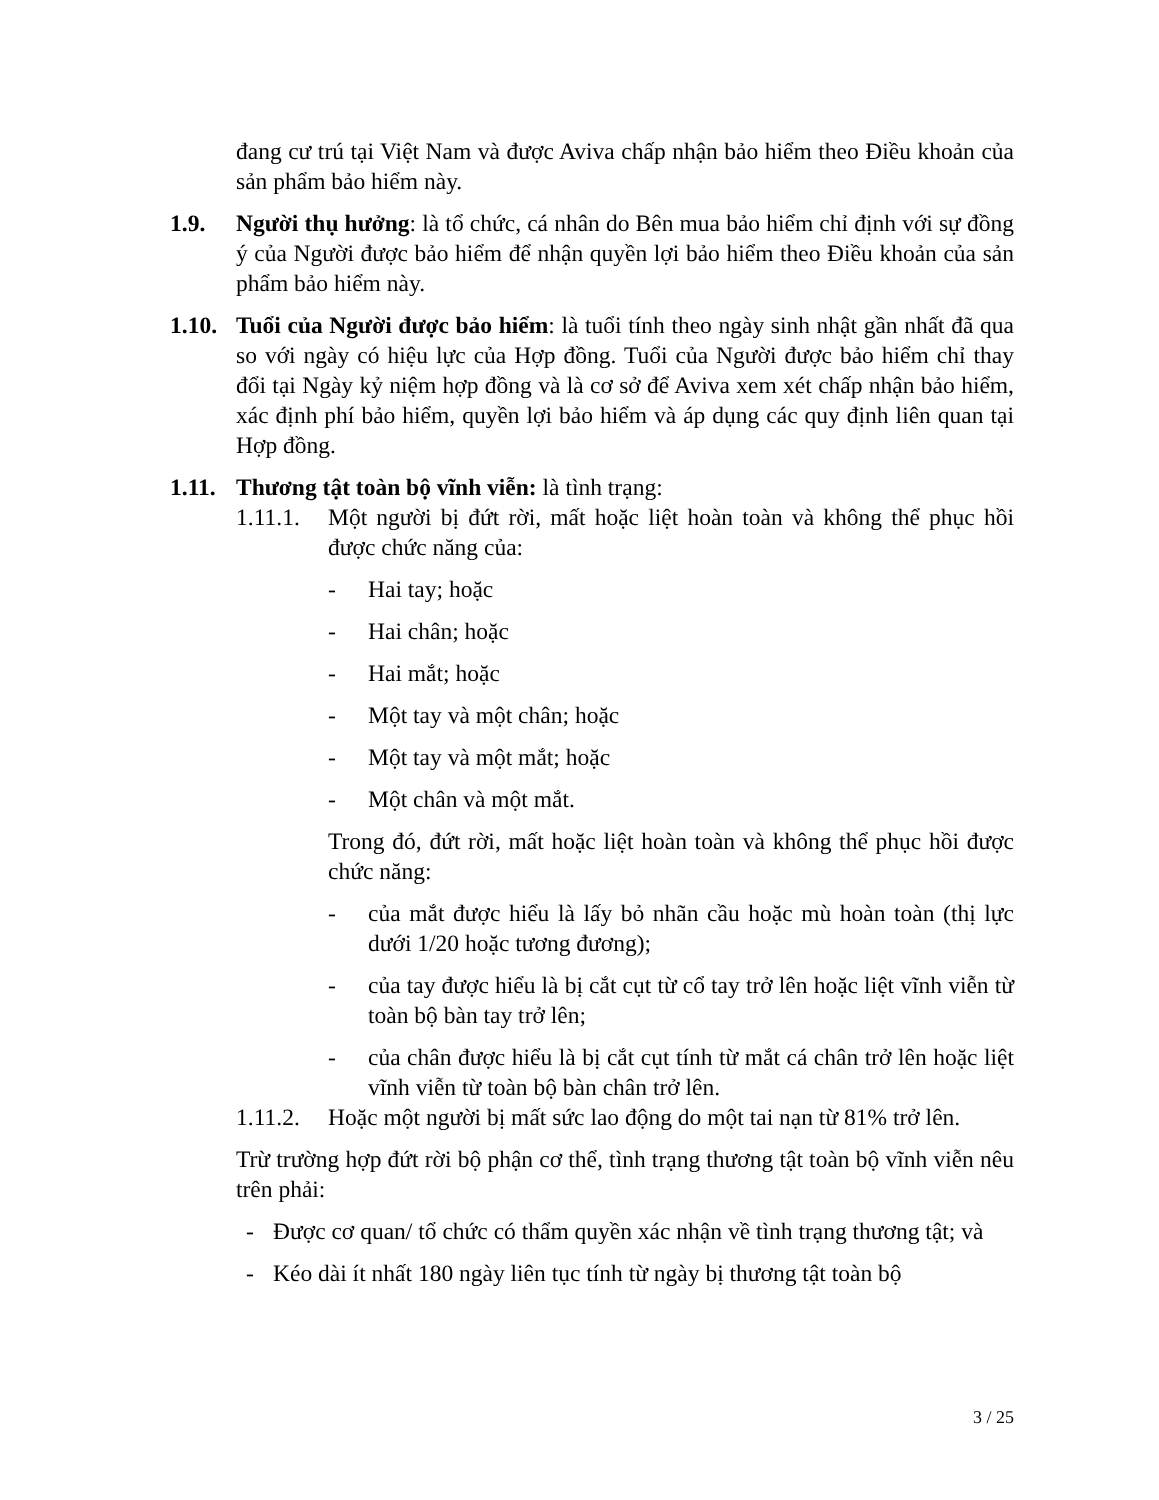đang cư trú tại Việt Nam và được Aviva chấp nhận bảo hiểm theo Điều khoản của sản phẩm bảo hiểm này.
1.9. Người thụ hưởng: là tổ chức, cá nhân do Bên mua bảo hiểm chỉ định với sự đồng ý của Người được bảo hiểm để nhận quyền lợi bảo hiểm theo Điều khoản của sản phẩm bảo hiểm này.
1.10.
Tuổi của Người được bảo hiểm: là tuổi tính theo ngày sinh nhật gần nhất đã qua so với ngày có hiệu lực của Hợp đồng. Tuổi của Người được bảo hiểm chỉ thay đổi tại Ngày kỷ niệm hợp đồng và là cơ sở để Aviva xem xét chấp nhận bảo hiểm, xác định phí bảo hiểm, quyền lợi bảo hiểm và áp dụng các quy định liên quan tại Hợp đồng.
1.11.
Thương tật toàn bộ vĩnh viễn: là tình trạng:
1.11.1.
Một người bị đứt rời, mất hoặc liệt hoàn toàn và không thể phục hồi được chức năng của:
- Hai tay; hoặc
- Hai chân; hoặc
- Hai mắt; hoặc
- Một tay và một chân; hoặc
- Một tay và một mắt; hoặc
- Một chân và một mắt.
Trong đó, đứt rời, mất hoặc liệt hoàn toàn và không thể phục hồi được chức năng:
- của mắt được hiểu là lấy bỏ nhãn cầu hoặc mù hoàn toàn (thị lực dưới 1/20 hoặc tương đương);
- của tay được hiểu là bị cắt cụt từ cổ tay trở lên hoặc liệt vĩnh viễn từ toàn bộ bàn tay trở lên;
- của chân được hiểu là bị cắt cụt tính từ mắt cá chân trở lên hoặc liệt vĩnh viễn từ toàn bộ bàn chân trở lên.
1.11.2.
Hoặc một người bị mất sức lao động do một tai nạn từ 81% trở lên.
Trừ trường hợp đứt rời bộ phận cơ thể, tình trạng thương tật toàn bộ vĩnh viễn nêu trên phải:
- Được cơ quan/ tổ chức có thẩm quyền xác nhận về tình trạng thương tật; và
- Kéo dài ít nhất 180 ngày liên tục tính từ ngày bị thương tật toàn bộ
3 / 25